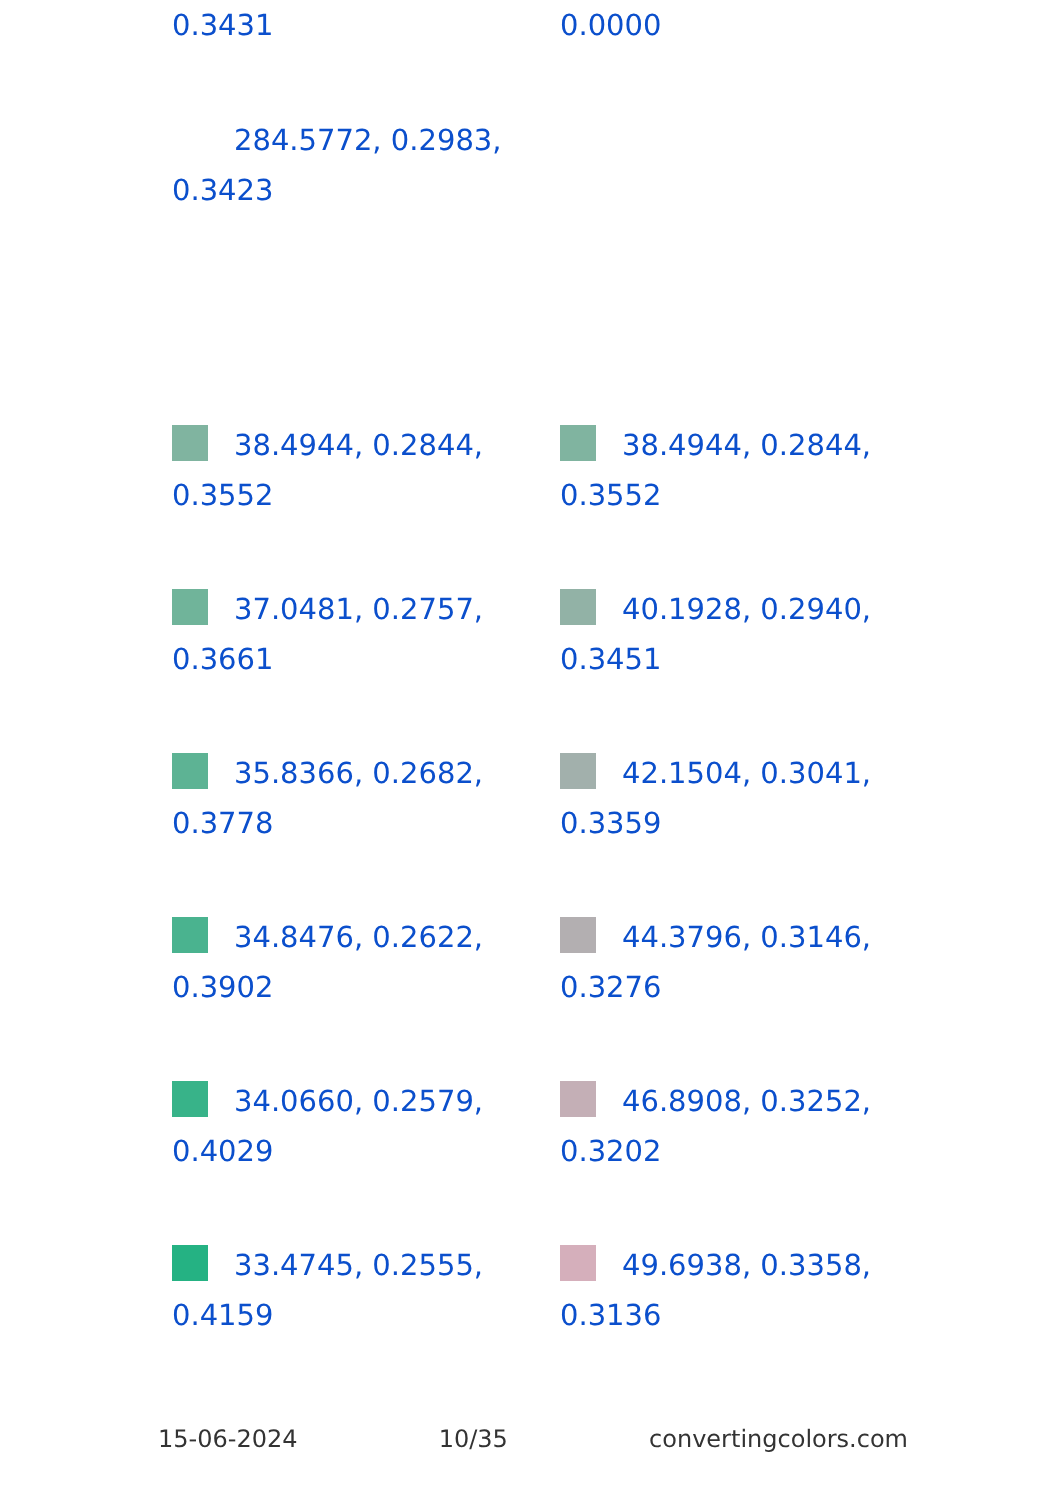0.3431 0.0000
284.5772, 0.2983,
0.3423
38.4944, 0.2844,
0.3552
38.4944, 0.2844,
0.3552
37.0481, 0.2757,
0.3661
40.1928, 0.2940,
0.3451
35.8366, 0.2682,
0.3778
42.1504, 0.3041,
0.3359
34.8476, 0.2622,
0.3902
44.3796, 0.3146,
0.3276
34.0660, 0.2579,
0.4029
46.8908, 0.3252,
0.3202
33.4745, 0.2555,
0.4159
49.6938, 0.3358,
0.3136
15-06-2024 10/35 convertingcolors.com